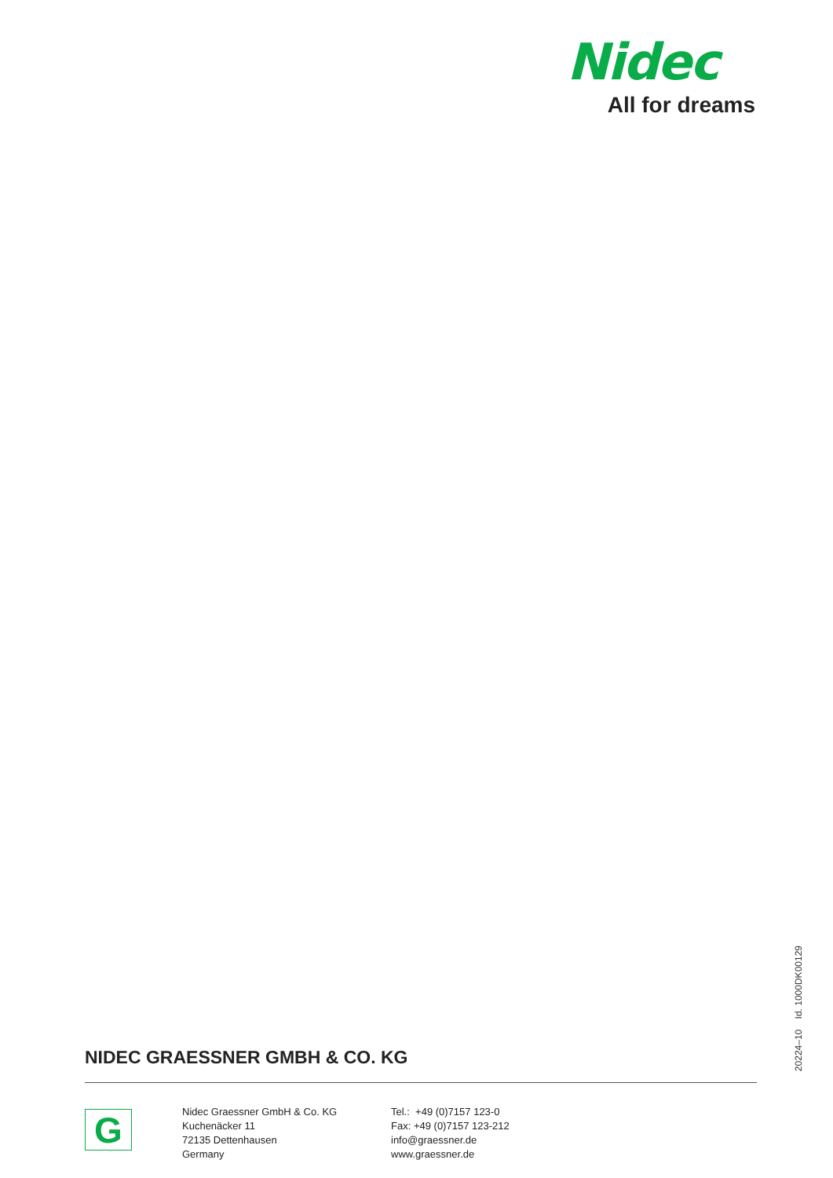Nidec
All for dreams
NIDEC GRAESSNER GMBH & CO. KG
20224–10 Id. 1000DK00129
G
Nidec Graessner GmbH & Co. KG
Kuchenäcker 11
72135 Dettenhausen
Germany
Tel.: +49 (0)7157 123-0
Fax: +49 (0)7157 123-212
info@graessner.de
www.graessner.de